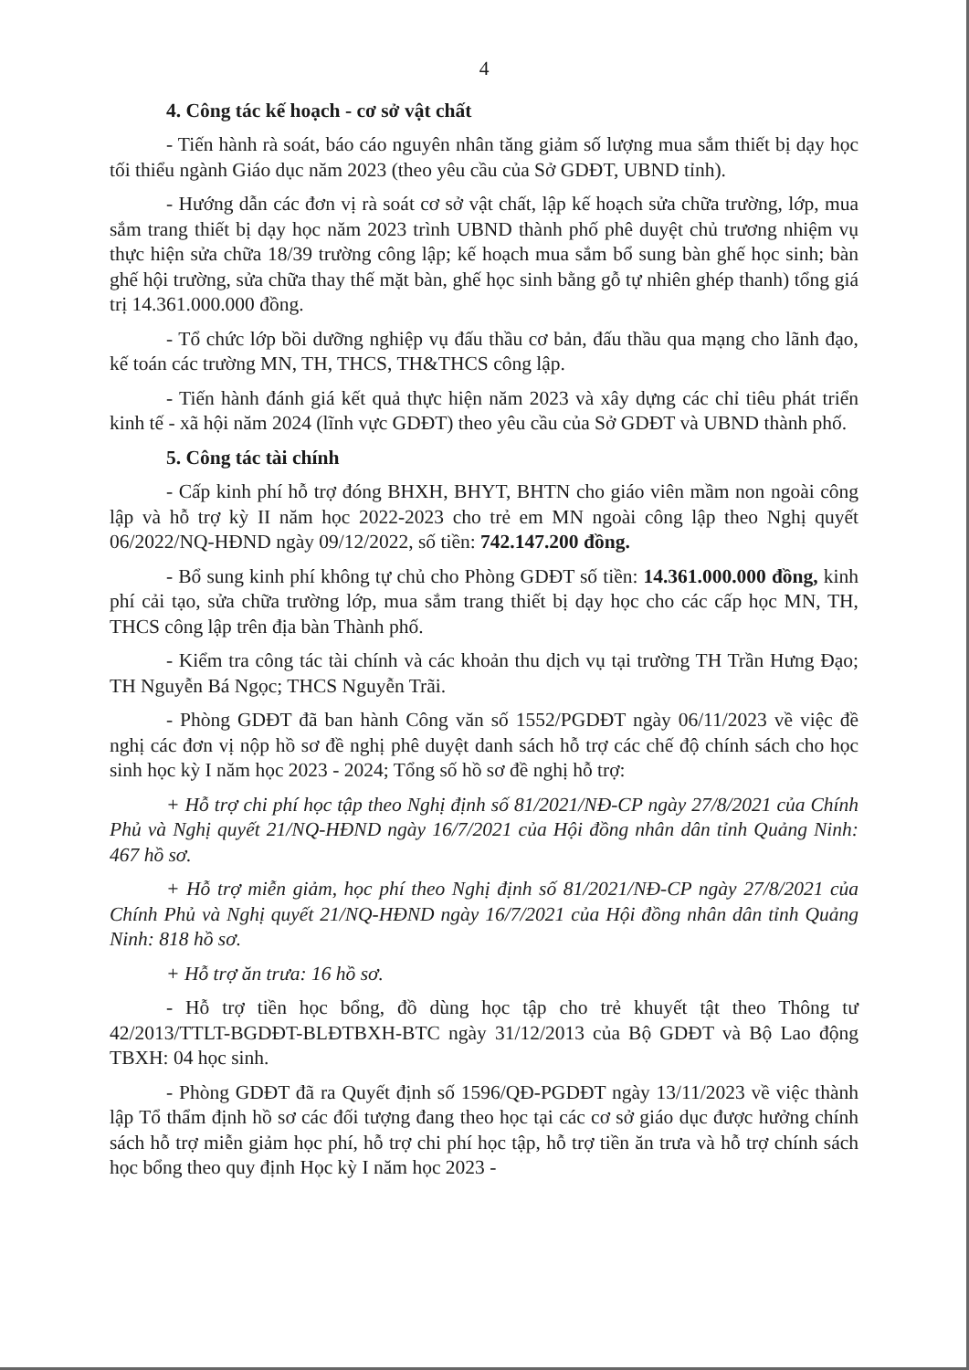4
4. Công tác kế hoạch - cơ sở vật chất
- Tiến hành rà soát, báo cáo nguyên nhân tăng giảm số lượng mua sắm thiết bị dạy học tối thiểu ngành Giáo dục năm 2023 (theo yêu cầu của Sở GDĐT, UBND tỉnh).
- Hướng dẫn các đơn vị rà soát cơ sở vật chất, lập kế hoạch sửa chữa trường, lớp, mua sắm trang thiết bị dạy học năm 2023 trình UBND thành phố phê duyệt chủ trương nhiệm vụ thực hiện sửa chữa 18/39 trường công lập; kế hoạch mua sắm bổ sung bàn ghế học sinh; bàn ghế hội trường, sửa chữa thay thế mặt bàn, ghế học sinh bằng gỗ tự nhiên ghép thanh) tổng giá trị 14.361.000.000 đồng.
- Tổ chức lớp bồi dưỡng nghiệp vụ đấu thầu cơ bản, đấu thầu qua mạng cho lãnh đạo, kế toán các trường MN, TH, THCS, TH&THCS công lập.
- Tiến hành đánh giá kết quả thực hiện năm 2023 và xây dựng các chỉ tiêu phát triển kinh tế - xã hội năm 2024 (lĩnh vực GDĐT) theo yêu cầu của Sở GDĐT và UBND thành phố.
5. Công tác tài chính
- Cấp kinh phí hỗ trợ đóng BHXH, BHYT, BHTN cho giáo viên mầm non ngoài công lập và hỗ trợ kỳ II năm học 2022-2023 cho trẻ em MN ngoài công lập theo Nghị quyết 06/2022/NQ-HĐND ngày 09/12/2022, số tiền: 742.147.200 đồng.
- Bổ sung kinh phí không tự chủ cho Phòng GDĐT số tiền: 14.361.000.000 đồng, kinh phí cải tạo, sửa chữa trường lớp, mua sắm trang thiết bị dạy học cho các cấp học MN, TH, THCS công lập trên địa bàn Thành phố.
- Kiểm tra công tác tài chính và các khoản thu dịch vụ tại trường TH Trần Hưng Đạo; TH Nguyễn Bá Ngọc; THCS Nguyễn Trãi.
- Phòng GDĐT đã ban hành Công văn số 1552/PGDĐT ngày 06/11/2023 về việc đề nghị các đơn vị nộp hồ sơ đề nghị phê duyệt danh sách hỗ trợ các chế độ chính sách cho học sinh học kỳ I năm học 2023 - 2024; Tổng số hồ sơ đề nghị hỗ trợ:
+ Hỗ trợ chi phí học tập theo Nghị định số 81/2021/NĐ-CP ngày 27/8/2021 của Chính Phủ và Nghị quyết 21/NQ-HĐND ngày 16/7/2021 của Hội đồng nhân dân tỉnh Quảng Ninh: 467 hồ sơ.
+ Hỗ trợ miễn giảm, học phí theo Nghị định số 81/2021/NĐ-CP ngày 27/8/2021 của Chính Phủ và Nghị quyết 21/NQ-HĐND ngày 16/7/2021 của Hội đồng nhân dân tỉnh Quảng Ninh: 818 hồ sơ.
+ Hỗ trợ ăn trưa: 16 hồ sơ.
- Hỗ trợ tiền học bổng, đồ dùng học tập cho trẻ khuyết tật theo Thông tư 42/2013/TTLT-BGDĐT-BLĐTBXH-BTC ngày 31/12/2013 của Bộ GDĐT và Bộ Lao động TBXH: 04 học sinh.
- Phòng GDĐT đã ra Quyết định số 1596/QĐ-PGDĐT ngày 13/11/2023 về việc thành lập Tổ thẩm định hồ sơ các đối tượng đang theo học tại các cơ sở giáo dục được hưởng chính sách hỗ trợ miễn giảm học phí, hỗ trợ chi phí học tập, hỗ trợ tiền ăn trưa và hỗ trợ chính sách học bổng theo quy định Học kỳ I năm học 2023 -